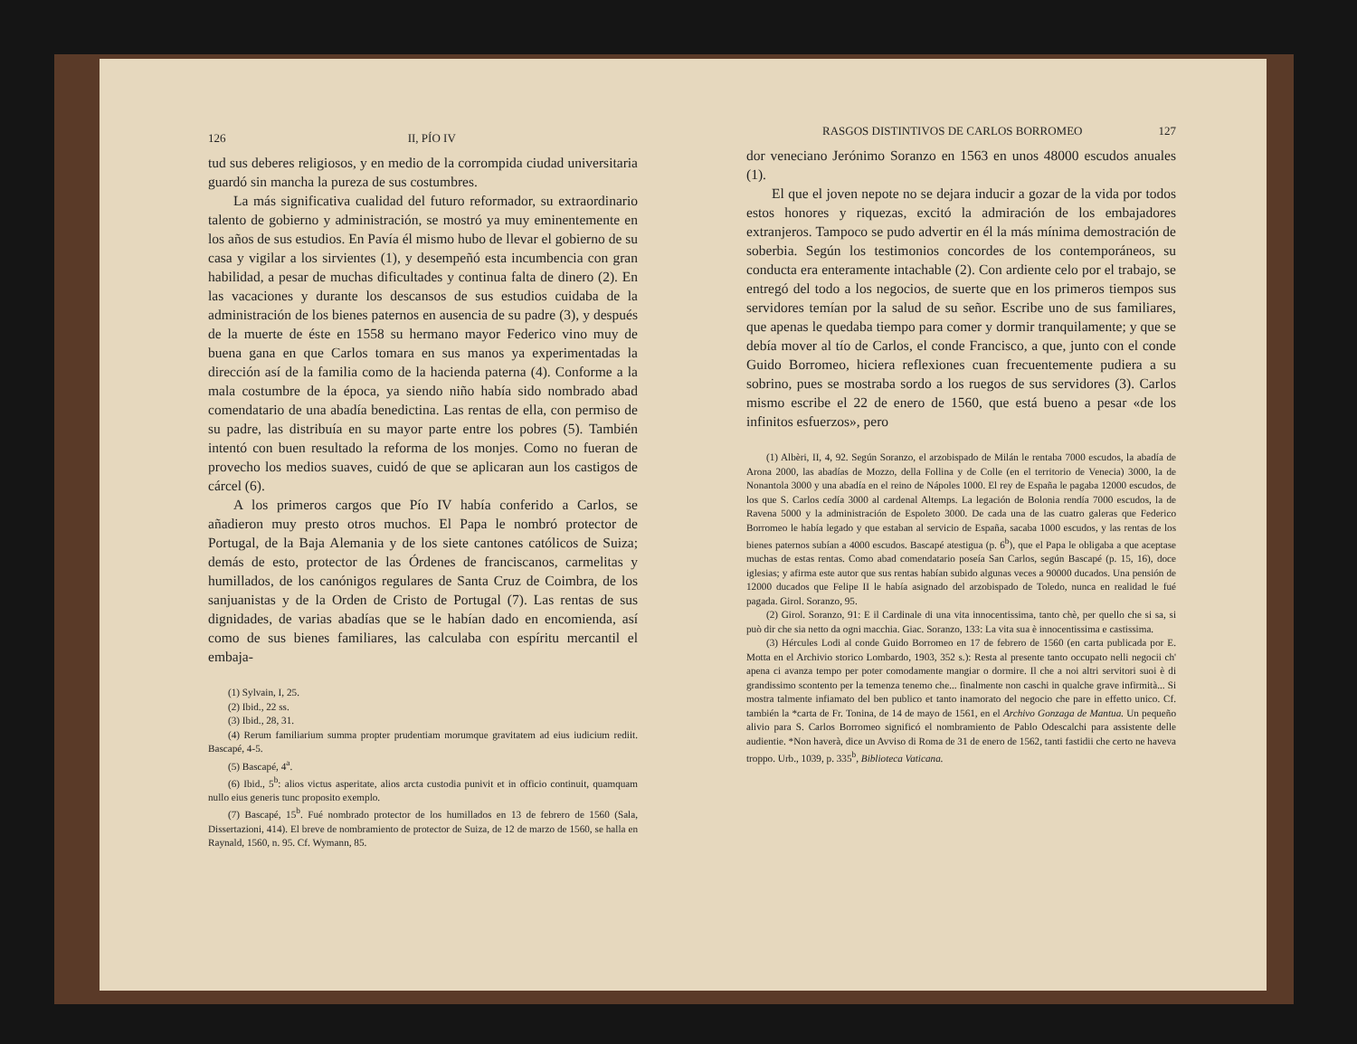126 II, PÍO IV
tud sus deberes religiosos, y en medio de la corrompida ciudad universitaria guardó sin mancha la pureza de sus costumbres.
La más significativa cualidad del futuro reformador, su extraordinario talento de gobierno y administración, se mostró ya muy eminentemente en los años de sus estudios. En Pavía él mismo hubo de llevar el gobierno de su casa y vigilar a los sirvientes (1), y desempeñó esta incumbencia con gran habilidad, a pesar de muchas dificultades y continua falta de dinero (2). En las vacaciones y durante los descansos de sus estudios cuidaba de la administración de los bienes paternos en ausencia de su padre (3), y después de la muerte de éste en 1558 su hermano mayor Federico vino muy de buena gana en que Carlos tomara en sus manos ya experimentadas la dirección así de la familia como de la hacienda paterna (4). Conforme a la mala costumbre de la época, ya siendo niño había sido nombrado abad comendatario de una abadía benedictina. Las rentas de ella, con permiso de su padre, las distribuía en su mayor parte entre los pobres (5). También intentó con buen resultado la reforma de los monjes. Como no fueran de provecho los medios suaves, cuidó de que se aplicaran aun los castigos de cárcel (6).
A los primeros cargos que Pío IV había conferido a Carlos, se añadieron muy presto otros muchos. El Papa le nombró protector de Portugal, de la Baja Alemania y de los siete cantones católicos de Suiza; demás de esto, protector de las Órdenes de franciscanos, carmelitas y humillados, de los canónigos regulares de Santa Cruz de Coimbra, de los sanjuanistas y de la Orden de Cristo de Portugal (7). Las rentas de sus dignidades, de varias abadías que se le habían dado en encomienda, así como de sus bienes familiares, las calculaba con espíritu mercantil el embaja-
(1) Sylvain, I, 25.
(2) Ibid., 22 ss.
(3) Ibid., 28, 31.
(4) Rerum familiarium summa propter prudentiam morumque gravitatem ad eius iudicium rediit. Bascapé, 4-5.
(5) Bascapé, 4<sup>a</sup>.
(6) Ibid., 5<sup>b</sup>: alios victus asperitate, alios arcta custodia punivit et in officio continuit, quamquam nullo eius generis tunc proposito exemplo.
(7) Bascapé, 15<sup>b</sup>. Fué nombrado protector de los humillados en 13 de febrero de 1560 (Sala, Dissertazioni, 414). El breve de nombramiento de protector de Suiza, de 12 de marzo de 1560, se halla en Raynald, 1560, n. 95. Cf. Wymann, 85.
RASGOS DISTINTIVOS DE CARLOS BORROMEO 127
dor veneciano Jerónimo Soranzo en 1563 en unos 48000 escudos anuales (1).
El que el joven nepote no se dejara inducir a gozar de la vida por todos estos honores y riquezas, excitó la admiración de los embajadores extranjeros. Tampoco se pudo advertir en él la más mínima demostración de soberbia. Según los testimonios concordes de los contemporáneos, su conducta era enteramente intachable (2). Con ardiente celo por el trabajo, se entregó del todo a los negocios, de suerte que en los primeros tiempos sus servidores temían por la salud de su señor. Escribe uno de sus familiares, que apenas le quedaba tiempo para comer y dormir tranquilamente; y que se debía mover al tío de Carlos, el conde Francisco, a que, junto con el conde Guido Borromeo, hiciera reflexiones cuan frecuentemente pudiera a su sobrino, pues se mostraba sordo a los ruegos de sus servidores (3). Carlos mismo escribe el 22 de enero de 1560, que está bueno a pesar «de los infinitos esfuerzos», pero
(1) Albèri, II, 4, 92. Según Soranzo, el arzobispado de Milán le rentaba 7000 escudos, la abadía de Arona 2000, las abadías de Mozzo, della Follina y de Colle (en el territorio de Venecia) 3000, la de Nonantola 3000 y una abadía en el reino de Nápoles 1000. El rey de España le pagaba 12000 escudos, de los que S. Carlos cedía 3000 al cardenal Altemps. La legación de Bolonia rendía 7000 escudos, la de Ravena 5000 y la administración de Espoleto 3000. De cada una de las cuatro galeras que Federico Borromeo le había legado y que estaban al servicio de España, sacaba 1000 escudos, y las rentas de los bienes paternos subían a 4000 escudos. Bascapé atestigua (p. 6<sup>b</sup>), que el Papa le obligaba a que aceptase muchas de estas rentas. Como abad comendatario poseía San Carlos, según Bascapé (p. 15, 16), doce iglesias; y afirma este autor que sus rentas habían subido algunas veces a 90000 ducados. Una pensión de 12000 ducados que Felipe II le había asignado del arzobispado de Toledo, nunca en realidad le fué pagada. Girol. Soranzo, 95.
(2) Girol. Soranzo, 91: E il Cardinale di una vita innocentissima, tanto chè, per quello che si sa, si può dir che sia netto da ogni macchia. Giac. Soranzo, 133: La vita sua è innocentissima e castissima.
(3) Hércules Lodi al conde Guido Borromeo en 17 de febrero de 1560 (en carta publicada por E. Motta en el Archivio storico Lombardo, 1903, 352 s.): Resta al presente tanto occupato nelli negocii ch' apena ci avanza tempo per poter comodamente mangiar o dormire. Il che a noi altri servitori suoi è di grandissimo scontento per la temenza tenemo che... finalmente non caschi in qualche grave infirmità... Si mostra talmente infiamato del ben publico et tanto inamorato del negocio che pare in effetto unico. Cf. también la *carta de Fr. Tonina, de 14 de mayo de 1561, en el Archivo Gonzaga de Mantua. Un pequeño alivio para S. Carlos Borromeo significó el nombramiento de Pablo Odescalchi para assistente delle audientie. *Non haverà, dice un Avviso di Roma de 31 de enero de 1562, tanti fastidii che certo ne haveva troppo. Urb., 1039, p. 335<sup>b</sup>, Biblioteca Vaticana.